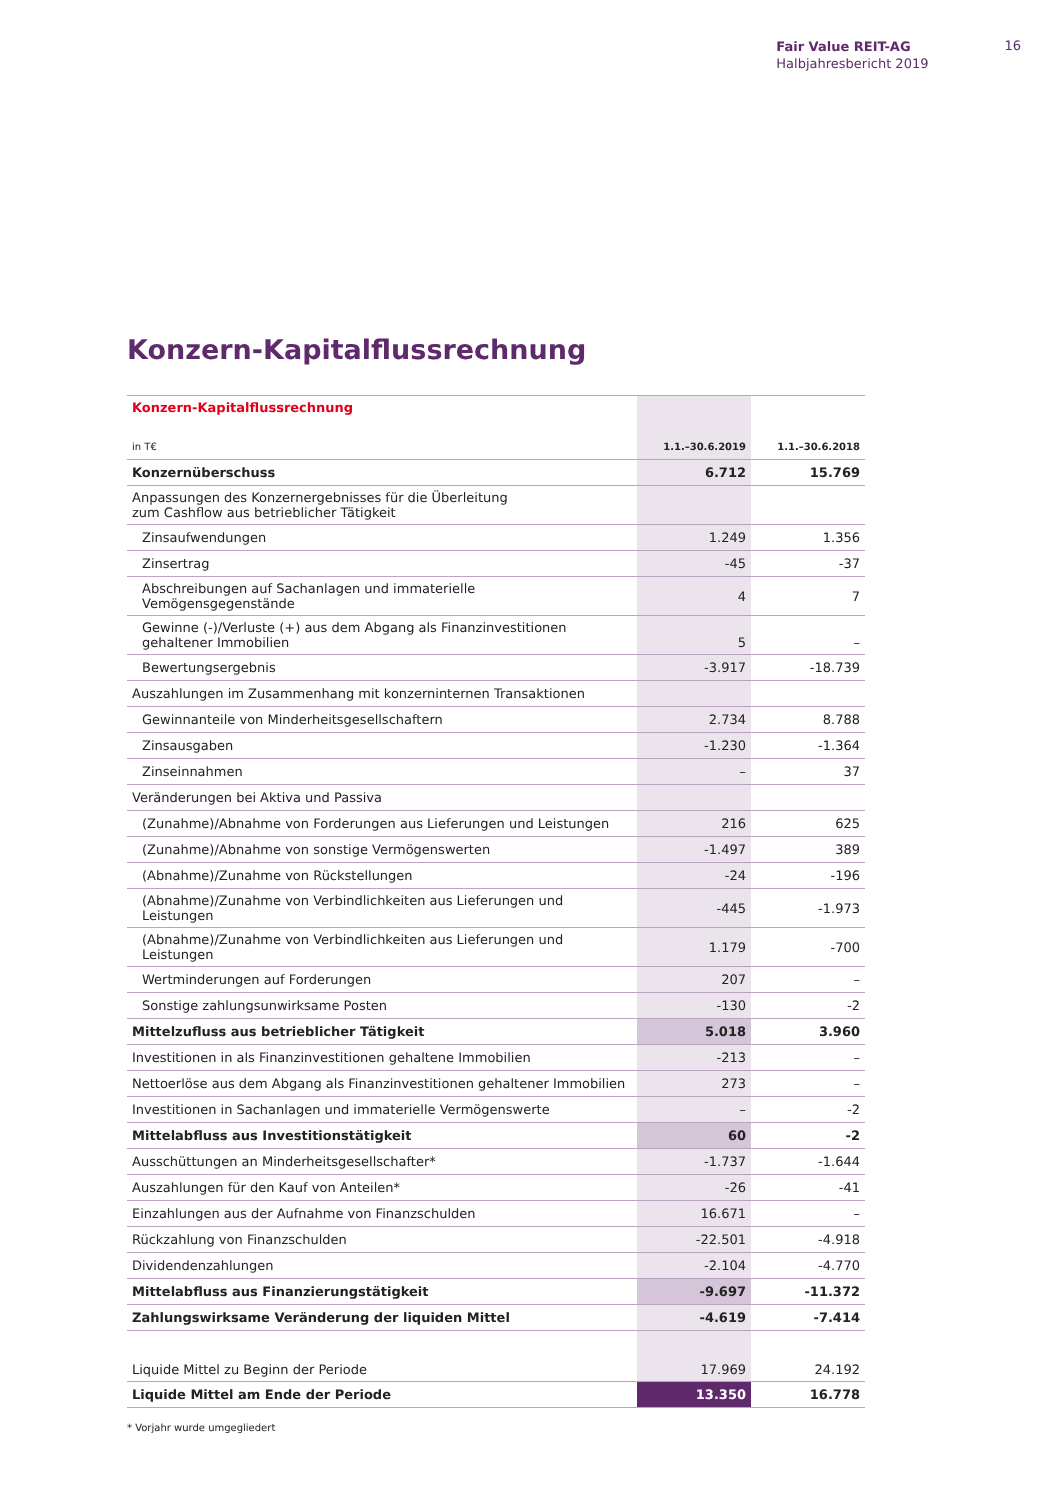Fair Value REIT-AG
Halbjahresbericht 2019
16
Konzern-Kapitalflussrechnung
| Konzern-Kapitalflussrechnung | | |
| in T€ | 1.1.–30.6.2019 | 1.1.–30.6.2018 |
| Konzernüberschuss | 6.712 | 15.769 |
| Anpassungen des Konzernergebnisses für die Überleitung zum Cashflow aus betrieblicher Tätigkeit | | |
| Zinsaufwendungen | 1.249 | 1.356 |
| Zinsertrag | -45 | -37 |
| Abschreibungen auf Sachanlagen und immaterielle Vemögensgegenstände | 4 | 7 |
| Gewinne (-)/Verluste (+) aus dem Abgang als Finanzinvestitionen gehaltener Immobilien | 5 | – |
| Bewertungsergebnis | -3.917 | -18.739 |
| Auszahlungen im Zusammenhang mit konzerninternen Transaktionen | | |
| Gewinnanteile von Minderheitsgesellschaftern | 2.734 | 8.788 |
| Zinsausgaben | -1.230 | -1.364 |
| Zinseinnahmen | – | 37 |
| Veränderungen bei Aktiva und Passiva | | |
| (Zunahme)/Abnahme von Forderungen aus Lieferungen und Leistungen | 216 | 625 |
| (Zunahme)/Abnahme von sonstige Vermögenswerten | -1.497 | 389 |
| (Abnahme)/Zunahme von Rückstellungen | -24 | -196 |
| (Abnahme)/Zunahme von Verbindlichkeiten aus Lieferungen und Leistungen | -445 | -1.973 |
| (Abnahme)/Zunahme von Verbindlichkeiten aus Lieferungen und Leistungen | 1.179 | -700 |
| Wertminderungen auf Forderungen | 207 | – |
| Sonstige zahlungsunwirksame Posten | -130 | -2 |
| Mittelzufluss aus betrieblicher Tätigkeit | 5.018 | 3.960 |
| Investitionen in als Finanzinvestitionen gehaltene Immobilien | -213 | – |
| Nettoerlöse aus dem Abgang als Finanzinvestitionen gehaltener Immobilien | 273 | – |
| Investitionen in Sachanlagen und immaterielle Vermögenswerte | – | -2 |
| Mittelabfluss aus Investitionstätigkeit | 60 | -2 |
| Ausschüttungen an Minderheitsgesellschafter* | -1.737 | -1.644 |
| Auszahlungen für den Kauf von Anteilen* | -26 | -41 |
| Einzahlungen aus der Aufnahme von Finanzschulden | 16.671 | – |
| Rückzahlung von Finanzschulden | -22.501 | -4.918 |
| Dividendenzahlungen | -2.104 | -4.770 |
| Mittelabfluss aus Finanzierungstätigkeit | -9.697 | -11.372 |
| Zahlungswirksame Veränderung der liquiden Mittel | -4.619 | -7.414 |
| Liquide Mittel zu Beginn der Periode | 17.969 | 24.192 |
| Liquide Mittel am Ende der Periode | 13.350 | 16.778 |
* Vorjahr wurde umgegliedert